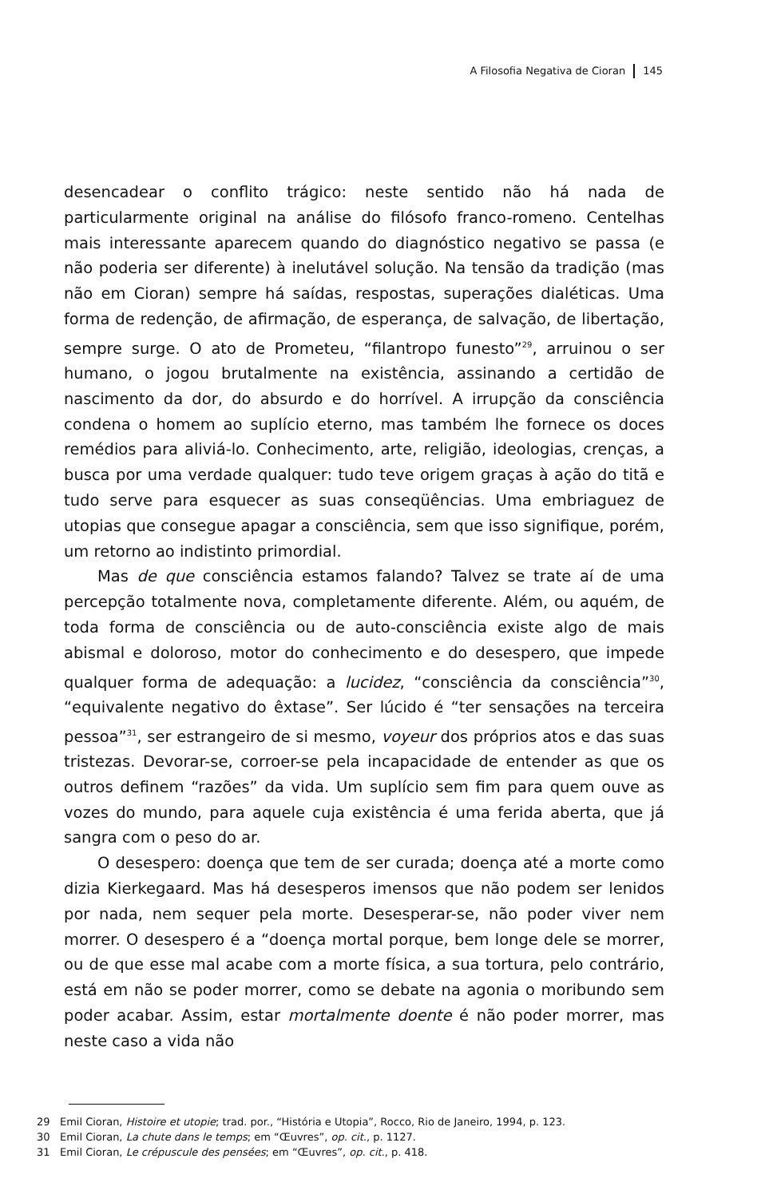A Filosofia Negativa de Cioran 145
desencadear o conflito trágico: neste sentido não há nada de particularmente original na análise do filósofo franco-romeno. Centelhas mais interessante aparecem quando do diagnóstico negativo se passa (e não poderia ser diferente) à inelutável solução. Na tensão da tradição (mas não em Cioran) sempre há saídas, respostas, superações dialéticas. Uma forma de redenção, de afirmação, de esperança, de salvação, de libertação, sempre surge. O ato de Prometeu, “filantropo funesto”<sup>29</sup>, arruinou o ser humano, o jogou brutalmente na existência, assinando a certidão de nascimento da dor, do absurdo e do horrível. A irrupção da consciência condena o homem ao suplício eterno, mas também lhe fornece os doces remédios para aliviá-lo. Conhecimento, arte, religião, ideologias, crenças, a busca por uma verdade qualquer: tudo teve origem graças à ação do titã e tudo serve para esquecer as suas conseqüências. Uma embriaguez de utopias que consegue apagar a consciência, sem que isso signifique, porém, um retorno ao indistinto primordial.
Mas de que consciência estamos falando? Talvez se trate aí de uma percepção totalmente nova, completamente diferente. Além, ou aquém, de toda forma de consciência ou de auto-consciência existe algo de mais abismal e doloroso, motor do conhecimento e do desespero, que impede qualquer forma de adequação: a lucidez, “consciência da consciência”<sup>30</sup>, “equivalente negativo do êxtase”. Ser lúcido é “ter sensações na terceira pessoa”<sup>31</sup>, ser estrangeiro de si mesmo, voyeur dos próprios atos e das suas tristezas. Devorar-se, corroer-se pela incapacidade de entender as que os outros definem “razões” da vida. Um suplício sem fim para quem ouve as vozes do mundo, para aquele cuja existência é uma ferida aberta, que já sangra com o peso do ar.
O desespero: doença que tem de ser curada; doença até a morte como dizia Kierkegaard. Mas há desesperos imensos que não podem ser lenidos por nada, nem sequer pela morte. Desesperar-se, não poder viver nem morrer. O desespero é a “doença mortal porque, bem longe dele se morrer, ou de que esse mal acabe com a morte física, a sua tortura, pelo contrário, está em não se poder morrer, como se debate na agonia o moribundo sem poder acabar. Assim, estar mortalmente doente é não poder morrer, mas neste caso a vida não
29 Emil Cioran, Histoire et utopie; trad. por., “História e Utopia”, Rocco, Rio de Janeiro, 1994, p. 123.
30 Emil Cioran, La chute dans le temps; em “Œuvres”, op. cit., p. 1127.
31 Emil Cioran, Le crépuscule des pensées; em “Œuvres”, op. cit., p. 418.